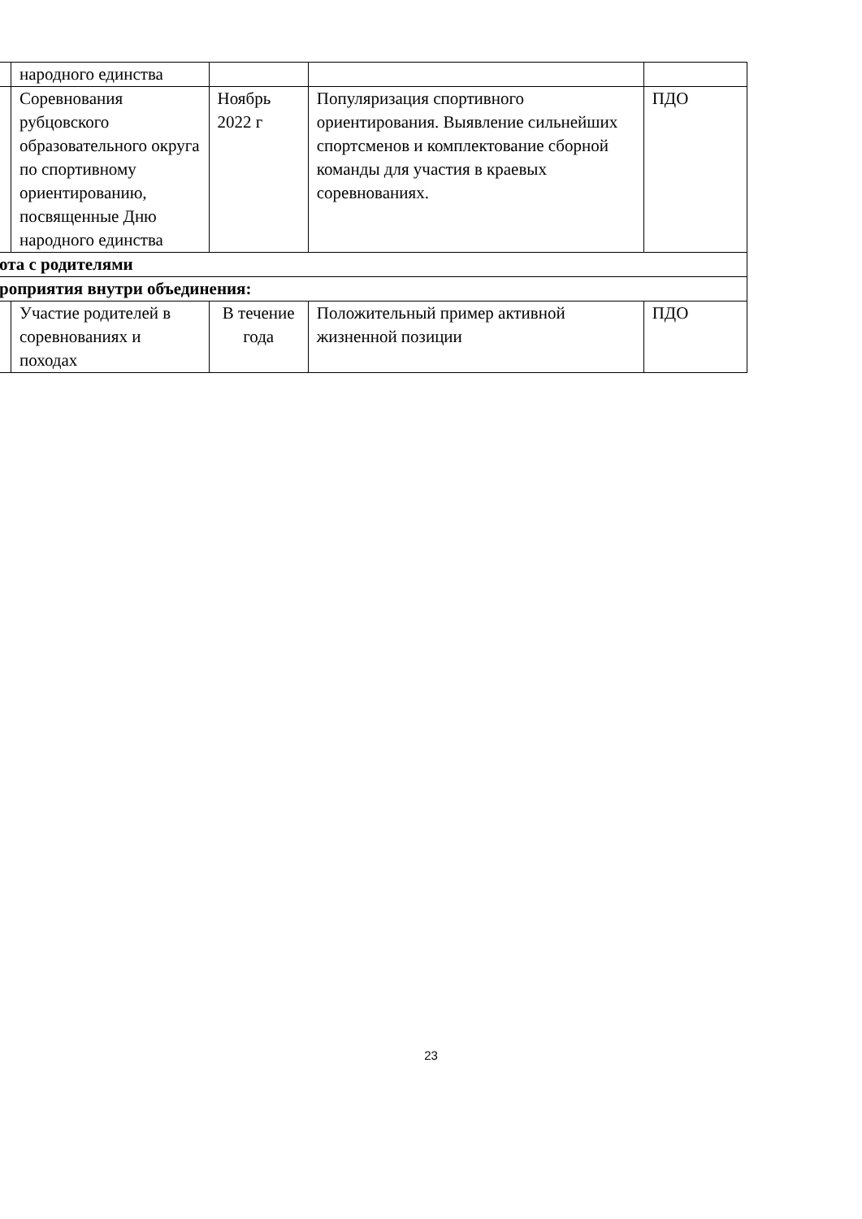| | народного единства | | | |
| | Соревнования рубцовского образовательного округа по спортивному ориентированию, посвященные Дню народного единства | Ноябрь 2022 г | Популяризация спортивного ориентирования. Выявление сильнейших спортсменов и комплектование сборной команды для участия в краевых соревнованиях. | ПДО |
| ота с родителями | | | | |
| роприятия внутри объединения: | | | | |
| | Участие родителей в соревнованиях и походах | В течение года | Положительный пример активной жизненной позиции | ПДО |
23